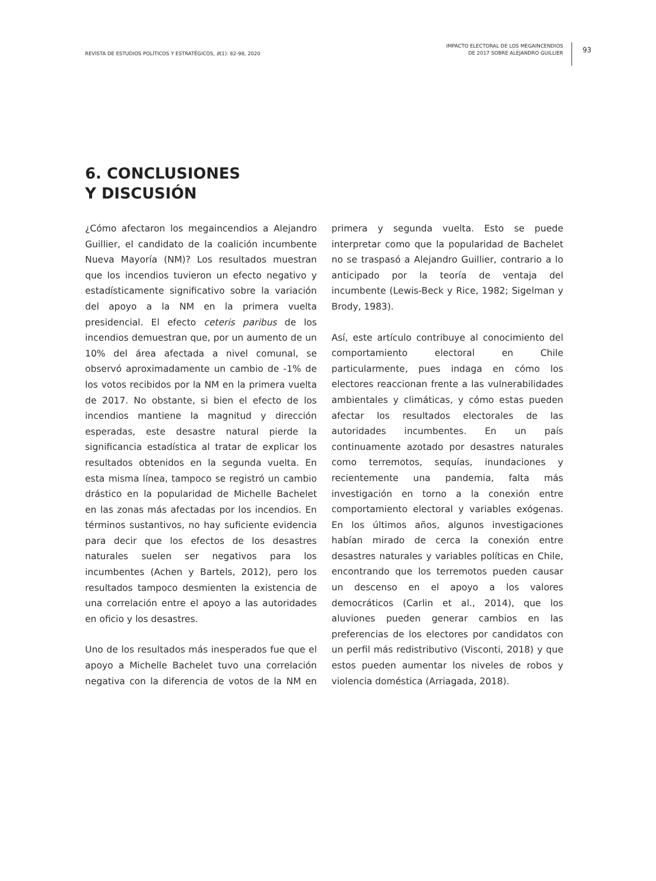REVISTA DE ESTUDIOS POLÍTICOS Y ESTRATÉGICOS, 8(1): 82-98, 2020
IMPACTO ELECTORAL DE LOS MEGAINCENDIOS
DE 2017 SOBRE ALEJANDRO GUILLIER
93
6. CONCLUSIONES
Y DISCUSIÓN
¿Cómo afectaron los megaincendios a Alejandro Guillier, el candidato de la coalición incumbente Nueva Mayoría (NM)? Los resultados muestran que los incendios tuvieron un efecto negativo y estadísticamente significativo sobre la variación del apoyo a la NM en la primera vuelta presidencial. El efecto ceteris paribus de los incendios demuestran que, por un aumento de un 10% del área afectada a nivel comunal, se observó aproximadamente un cambio de -1% de los votos recibidos por la NM en la primera vuelta de 2017. No obstante, si bien el efecto de los incendios mantiene la magnitud y dirección esperadas, este desastre natural pierde la significancia estadística al tratar de explicar los resultados obtenidos en la segunda vuelta. En esta misma línea, tampoco se registró un cambio drástico en la popularidad de Michelle Bachelet en las zonas más afectadas por los incendios. En términos sustantivos, no hay suficiente evidencia para decir que los efectos de los desastres naturales suelen ser negativos para los incumbentes (Achen y Bartels, 2012), pero los resultados tampoco desmienten la existencia de una correlación entre el apoyo a las autoridades en oficio y los desastres.
Uno de los resultados más inesperados fue que el apoyo a Michelle Bachelet tuvo una correlación negativa con la diferencia de votos de la NM en primera y segunda vuelta. Esto se puede interpretar como que la popularidad de Bachelet no se traspasó a Alejandro Guillier, contrario a lo anticipado por la teoría de ventaja del incumbente (Lewis-Beck y Rice, 1982; Sigelman y Brody, 1983).
Así, este artículo contribuye al conocimiento del comportamiento electoral en Chile particularmente, pues indaga en cómo los electores reaccionan frente a las vulnerabilidades ambientales y climáticas, y cómo estas pueden afectar los resultados electorales de las autoridades incumbentes. En un país continuamente azotado por desastres naturales como terremotos, sequías, inundaciones y recientemente una pandemia, falta más investigación en torno a la conexión entre comportamiento electoral y variables exógenas. En los últimos años, algunos investigaciones habían mirado de cerca la conexión entre desastres naturales y variables políticas en Chile, encontrando que los terremotos pueden causar un descenso en el apoyo a los valores democráticos (Carlin et al., 2014), que los aluviones pueden generar cambios en las preferencias de los electores por candidatos con un perfil más redistributivo (Visconti, 2018) y que estos pueden aumentar los niveles de robos y violencia doméstica (Arriagada, 2018).